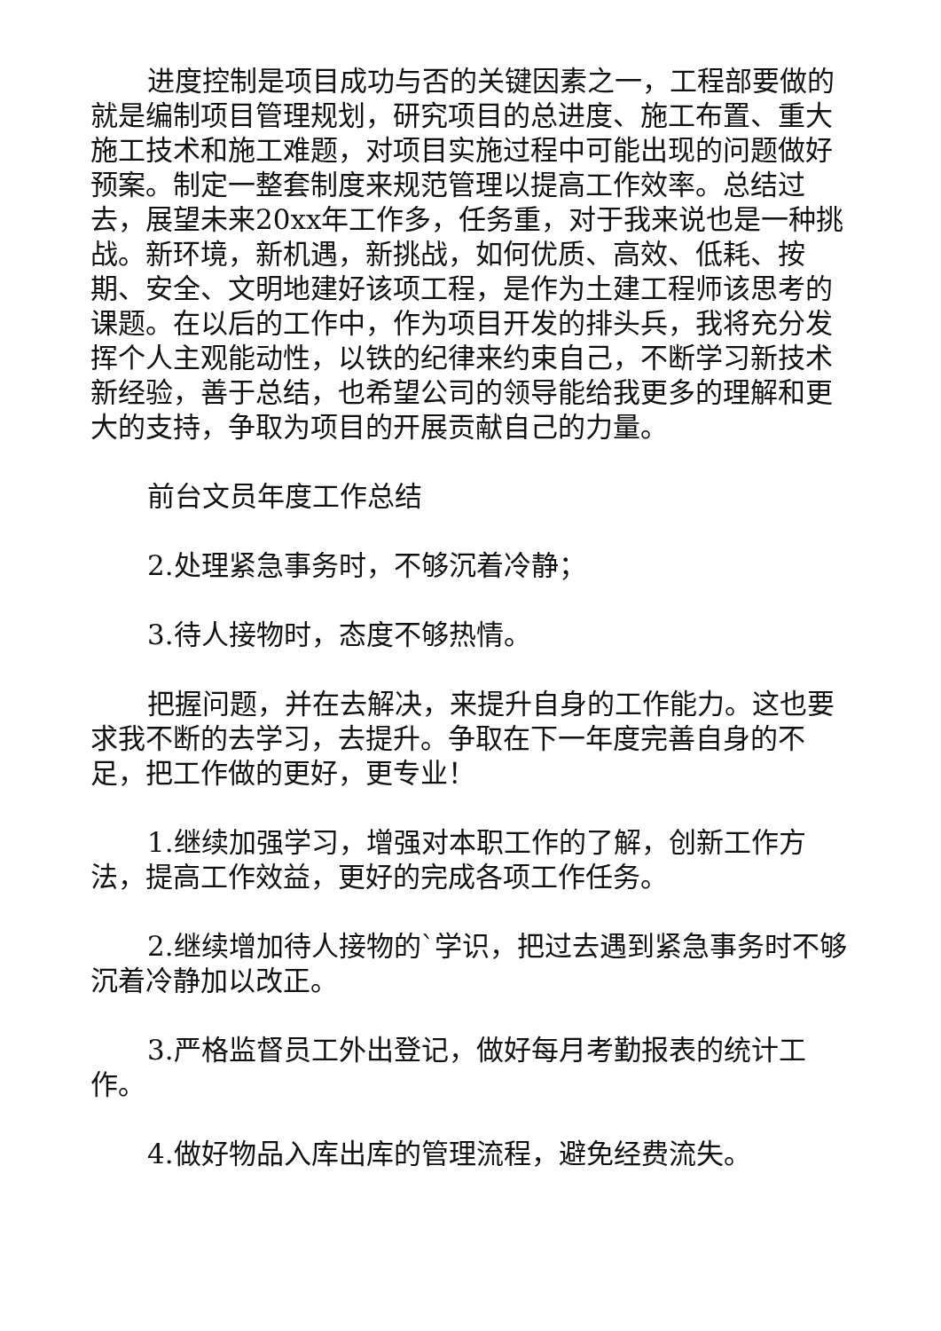进度控制是项目成功与否的关键因素之一，工程部要做的就是编制项目管理规划，研究项目的总进度、施工布置、重大施工技术和施工难题，对项目实施过程中可能出现的问题做好预案。制定一整套制度来规范管理以提高工作效率。总结过去，展望未来20xx年工作多，任务重，对于我来说也是一种挑战。新环境，新机遇，新挑战，如何优质、高效、低耗、按期、安全、文明地建好该项工程，是作为土建工程师该思考的课题。在以后的工作中，作为项目开发的排头兵，我将充分发挥个人主观能动性，以铁的纪律来约束自己，不断学习新技术新经验，善于总结，也希望公司的领导能给我更多的理解和更大的支持，争取为项目的开展贡献自己的力量。
前台文员年度工作总结
2.处理紧急事务时，不够沉着冷静；
3.待人接物时，态度不够热情。
把握问题，并在去解决，来提升自身的工作能力。这也要求我不断的去学习，去提升。争取在下一年度完善自身的不足，把工作做的更好，更专业！
1.继续加强学习，增强对本职工作的了解，创新工作方法，提高工作效益，更好的完成各项工作任务。
2.继续增加待人接物的`学识，把过去遇到紧急事务时不够沉着冷静加以改正。
3.严格监督员工外出登记，做好每月考勤报表的统计工作。
4.做好物品入库出库的管理流程，避免经费流失。